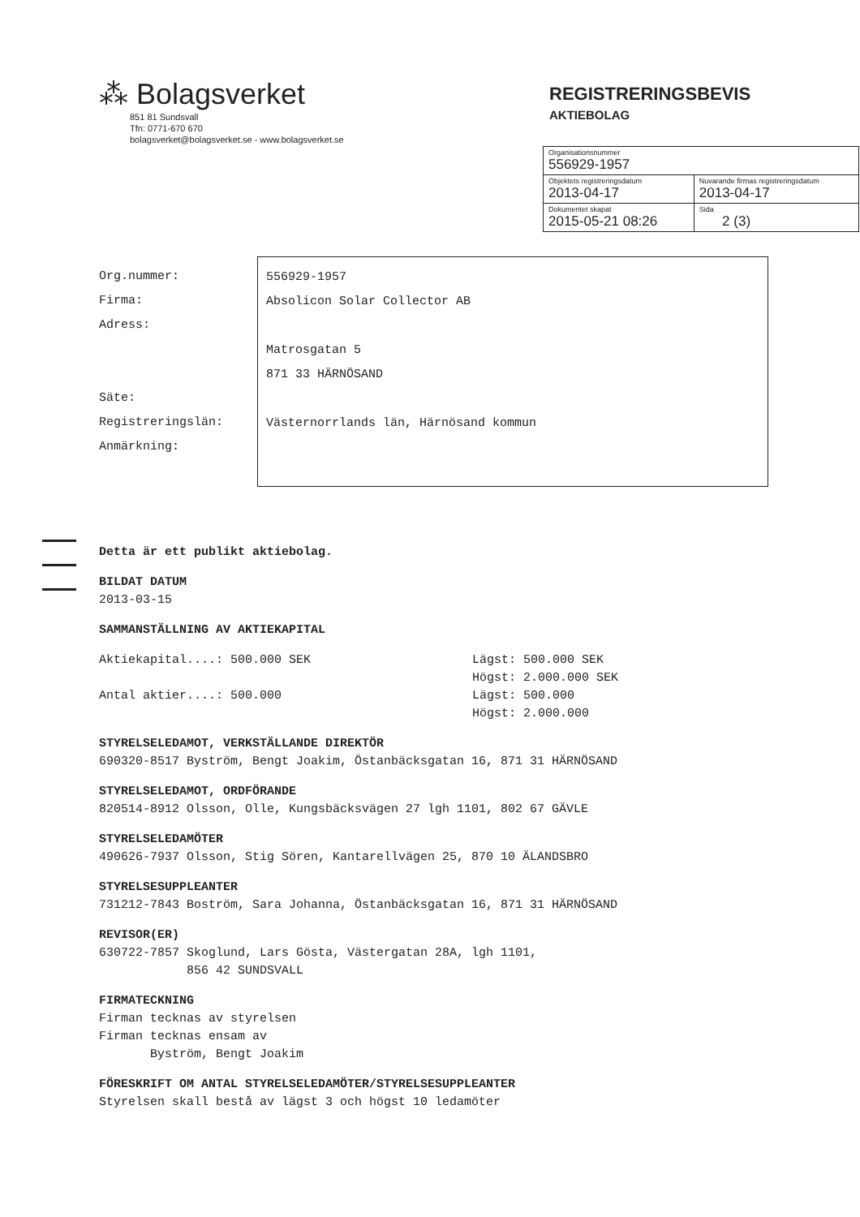⁂ Bolagsverket
851 81 Sundsvall
Tfn: 0771-670 670
bolagsverket@bolagsverket.se - www.bolagsverket.se
REGISTRERINGSBEVIS
AKTIEBOLAG
| Organisationsnummer 556929-1957 | |
| Objektets registreringsdatum 2013-04-17 | Nuvarande firmas registreringsdatum 2013-04-17 |
| Dokumentet skapat 2015-05-21 08:26 | Sida 2 (3) |
Org.nummer:
Firma:
Adress:
Säte:
Registreringslän:
Anmärkning:
556929-1957
Absolicon Solar Collector AB
Matrosgatan 5
871 33 HÄRNÖSAND
Västernorrlands län, Härnösand kommun
Detta är ett publikt aktiebolag.
BILDAT DATUM
2013-03-15
SAMMANSTÄLLNING AV AKTIEKAPITAL
Aktiekapital....: 500.000 SEK
Antal aktier....: 500.000
Lägst: 500.000 SEK
Högst: 2.000.000 SEK
Lägst: 500.000
Högst: 2.000.000
STYRELSELEDAMOT, VERKSTÄLLANDE DIREKTÖR
690320-8517 Byström, Bengt Joakim, Östanbäcksgatan 16, 871 31 HÄRNÖSAND
STYRELSELEDAMOT, ORDFÖRANDE
820514-8912 Olsson, Olle, Kungsbäcksvägen 27 lgh 1101, 802 67 GÄVLE
STYRELSELEDAMÖTER
490626-7937 Olsson, Stig Sören, Kantarellvägen 25, 870 10 ÄLANDSBRO
STYRELSESUPPLEANTER
731212-7843 Boström, Sara Johanna, Östanbäcksgatan 16, 871 31 HÄRNÖSAND
REVISOR(ER)
630722-7857 Skoglund, Lars Gösta, Västergatan 28A, lgh 1101,
856 42 SUNDSVALL
FIRMATECKNING
Firman tecknas av styrelsen
Firman tecknas ensam av
Byström, Bengt Joakim
FÖRESKRIFT OM ANTAL STYRELSELEDAMÖTER/STYRELSESUPPLEANTER
Styrelsen skall bestå av lägst 3 och högst 10 ledamöter